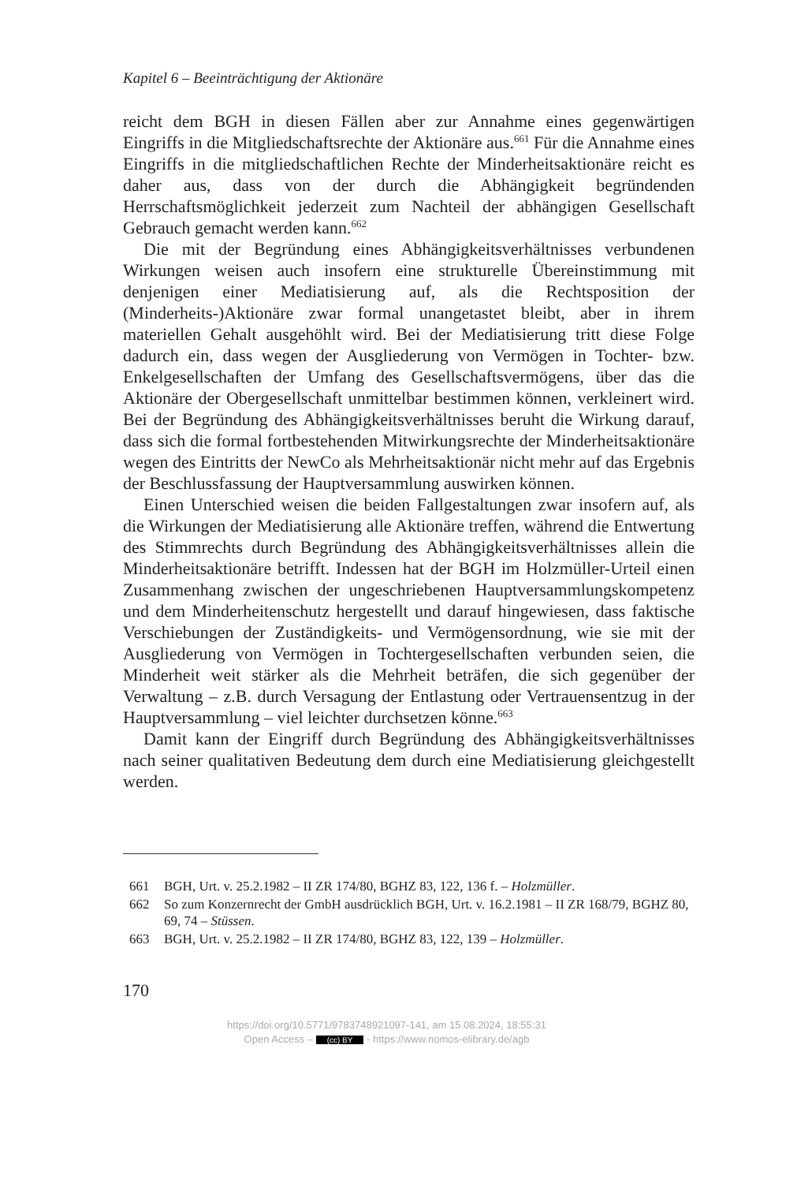Kapitel 6 – Beeinträchtigung der Aktionäre
reicht dem BGH in diesen Fällen aber zur Annahme eines gegenwärtigen Eingriffs in die Mitgliedschaftsrechte der Aktionäre aus.<sup>661</sup> Für die Annahme eines Eingriffs in die mitgliedschaftlichen Rechte der Minderheitsaktionäre reicht es daher aus, dass von der durch die Abhängigkeit begründenden Herrschaftsmöglichkeit jederzeit zum Nachteil der abhängigen Gesellschaft Gebrauch gemacht werden kann.<sup>662</sup>
Die mit der Begründung eines Abhängigkeitsverhältnisses verbundenen Wirkungen weisen auch insofern eine strukturelle Übereinstimmung mit denjenigen einer Mediatisierung auf, als die Rechtsposition der (Minderheits-)Aktionäre zwar formal unangetastet bleibt, aber in ihrem materiellen Gehalt ausgehöhlt wird. Bei der Mediatisierung tritt diese Folge dadurch ein, dass wegen der Ausgliederung von Vermögen in Tochter- bzw. Enkelgesellschaften der Umfang des Gesellschaftsvermögens, über das die Aktionäre der Obergesellschaft unmittelbar bestimmen können, verkleinert wird. Bei der Begründung des Abhängigkeitsverhältnisses beruht die Wirkung darauf, dass sich die formal fortbestehenden Mitwirkungsrechte der Minderheitsaktionäre wegen des Eintritts der NewCo als Mehrheitsaktionär nicht mehr auf das Ergebnis der Beschlussfassung der Hauptversammlung auswirken können.
Einen Unterschied weisen die beiden Fallgestaltungen zwar insofern auf, als die Wirkungen der Mediatisierung alle Aktionäre treffen, während die Entwertung des Stimmrechts durch Begründung des Abhängigkeitsverhältnisses allein die Minderheitsaktionäre betrifft. Indessen hat der BGH im Holzmüller-Urteil einen Zusammenhang zwischen der ungeschriebenen Hauptversammlungskompetenz und dem Minderheitenschutz hergestellt und darauf hingewiesen, dass faktische Verschiebungen der Zuständigkeits- und Vermögensordnung, wie sie mit der Ausgliederung von Vermögen in Tochtergesellschaften verbunden seien, die Minderheit weit stärker als die Mehrheit beträfen, die sich gegenüber der Verwaltung – z.B. durch Versagung der Entlastung oder Vertrauensentzug in der Hauptversammlung – viel leichter durchsetzen könne.<sup>663</sup>
Damit kann der Eingriff durch Begründung des Abhängigkeitsverhältnisses nach seiner qualitativen Bedeutung dem durch eine Mediatisierung gleichgestellt werden.
661 BGH, Urt. v. 25.2.1982 – II ZR 174/80, BGHZ 83, 122, 136 f. – Holzmüller.
662 So zum Konzernrecht der GmbH ausdrücklich BGH, Urt. v. 16.2.1981 – II ZR 168/79, BGHZ 80, 69, 74 – Stüssen.
663 BGH, Urt. v. 25.2.1982 – II ZR 174/80, BGHZ 83, 122, 139 – Holzmüller.
170
https://doi.org/10.5771/9783748921097-141, am 15.08.2024, 18:55:31
Open Access – (cc) BY - https://www.nomos-elibrary.de/agb